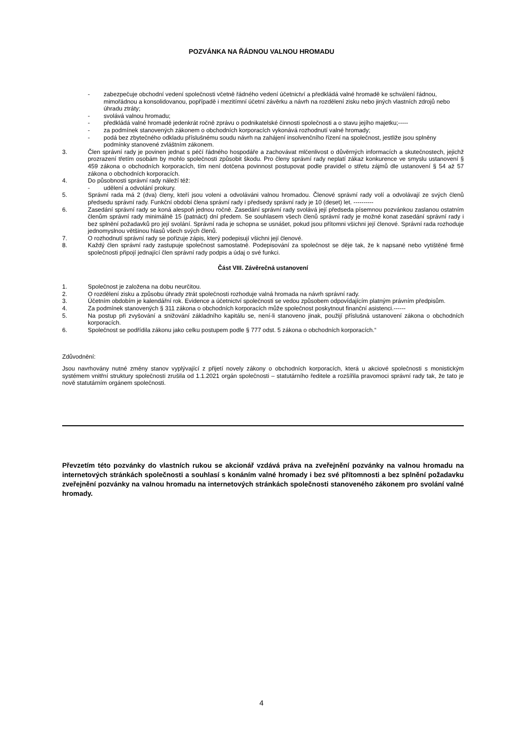POZVÁNKA NA ŘÁDNOU VALNOU HROMADU
- zabezpečuje obchodní vedení společnosti včetně řádného vedení účetnictví a předkládá valné hromadě ke schválení řádnou, mimořádnou a konsolidovanou, popřípadě i mezitímní účetní závěrku a návrh na rozdělení zisku nebo jiných vlastních zdrojů nebo úhradu ztráty;
- svolává valnou hromadu;
- předkládá valné hromadě jedenkrát ročně zprávu o podnikatelské činnosti společnosti a o stavu jejího majetku;-----
- za podmínek stanovených zákonem o obchodních korporacích vykonává rozhodnutí valné hromady;
- podá bez zbytečného odkladu příslušnému soudu návrh na zahájení insolvenčního řízení na společnost, jestliže jsou splněny podmínky stanovené zvláštním zákonem.
3. Člen správní rady je povinen jednat s péčí řádného hospodáře a zachovávat mlčenlivost o důvěrných informacích a skutečnostech, jejichž prozrazení třetím osobám by mohlo společnosti způsobit škodu. Pro členy správní rady neplatí zákaz konkurence ve smyslu ustanovení § 459 zákona o obchodních korporacích, tím není dotčena povinnost postupovat podle pravidel o střetu zájmů dle ustanovení § 54 až 57 zákona o obchodních korporacích.
4. Do působnosti správní rady náleží též:
- udělení a odvolání prokury.
5. Správní rada má 2 (dva) členy, kteří jsou voleni a odvoláváni valnou hromadou. Členové správní rady volí a odvolávají ze svých členů předsedu správní rady. Funkční období člena správní rady i předsedy správní rady je 10 (deset) let. ----------
6. Zasedání správní rady se koná alespoň jednou ročně. Zasedání správní rady svolává její předseda písemnou pozvánkou zaslanou ostatním členům správní rady minimálně 15 (patnáct) dní předem. Se souhlasem všech členů správní rady je možné konat zasedání správní rady i bez splnění požadavků pro její svolání. Správní rada je schopna se usnášet, pokud jsou přítomni všichni její členové. Správní rada rozhoduje jednomyslnou většinou hlasů všech svých členů.
7. O rozhodnutí správní rady se pořizuje zápis, který podepisují všichni její členové.
8. Každý člen správní rady zastupuje společnost samostatně. Podepisování za společnost se děje tak, že k napsané nebo vytištěné firmě společnosti připojí jednající člen správní rady podpis a údaj o své funkci.
Část VIII. Závěrečná ustanovení
1. Společnost je založena na dobu neurčitou.
2. O rozdělení zisku a způsobu úhrady ztrát společnosti rozhoduje valná hromada na návrh správní rady.
3. Účetním obdobím je kalendářní rok. Evidence a účetnictví společnosti se vedou způsobem odpovídajícím platným právním předpisům.
4. Za podmínek stanovených § 311 zákona o obchodních korporacích může společnost poskytnout finanční asistenci.------
5. Na postup při zvyšování a snižování základního kapitálu se, není-li stanoveno jinak, použijí příslušná ustanovení zákona o obchodních korporacích.
6. Společnost se podřídila zákonu jako celku postupem podle § 777 odst. 5 zákona o obchodních korporacích.“
Zdůvodnění:
Jsou navrhovány nutné změny stanov vyplývající z přijetí novely zákony o obchodních korporacích, která u akciové společnosti s monistickým systémem vnitřní struktury společnosti zrušila od 1.1.2021 orgán společnosti – statutárního ředitele a rozšířila pravomoci správní rady tak, že tato je nově statutárním orgánem společnosti.
Převzetím této pozvánky do vlastních rukou se akcionář vzdává práva na zveřejnění pozvánky na valnou hromadu na internetových stránkách společnosti a souhlasí s konáním valné hromady i bez své přítomnosti a bez splnění požadavku zveřejnění pozvánky na valnou hromadu na internetových stránkách společnosti stanoveného zákonem pro svolání valné hromady.
4